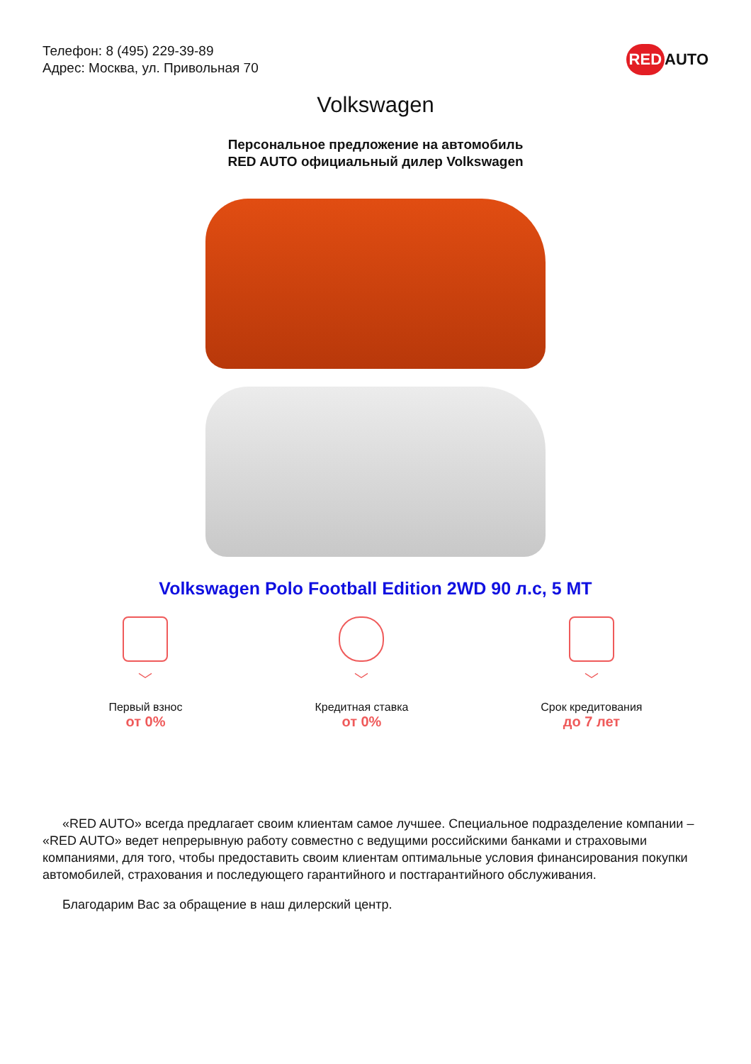Телефон: 8 (495) 229-39-89
Адрес: Москва, ул. Привольная 70
RED AUTO
Volkswagen
Персональное предложение на автомобиль
RED AUTO официальный дилер Volkswagen
Volkswagen Polo Football Edition 2WD 90 л.с, 5 MT
﹀
Первый взнос
от 0%
﹀
Кредитная ставка
от 0%
﹀
Срок кредитования
до 7 лет
«RED AUTO» всегда предлагает своим клиентам самое лучшее. Специальное подразделение компании – «RED AUTO» ведет непрерывную работу совместно с ведущими российскими банками и страховыми компаниями, для того, чтобы предоставить своим клиентам оптимальные условия финансирования покупки автомобилей, страхования и последующего гарантийного и постгарантийного обслуживания.
Благодарим Вас за обращение в наш дилерский центр.